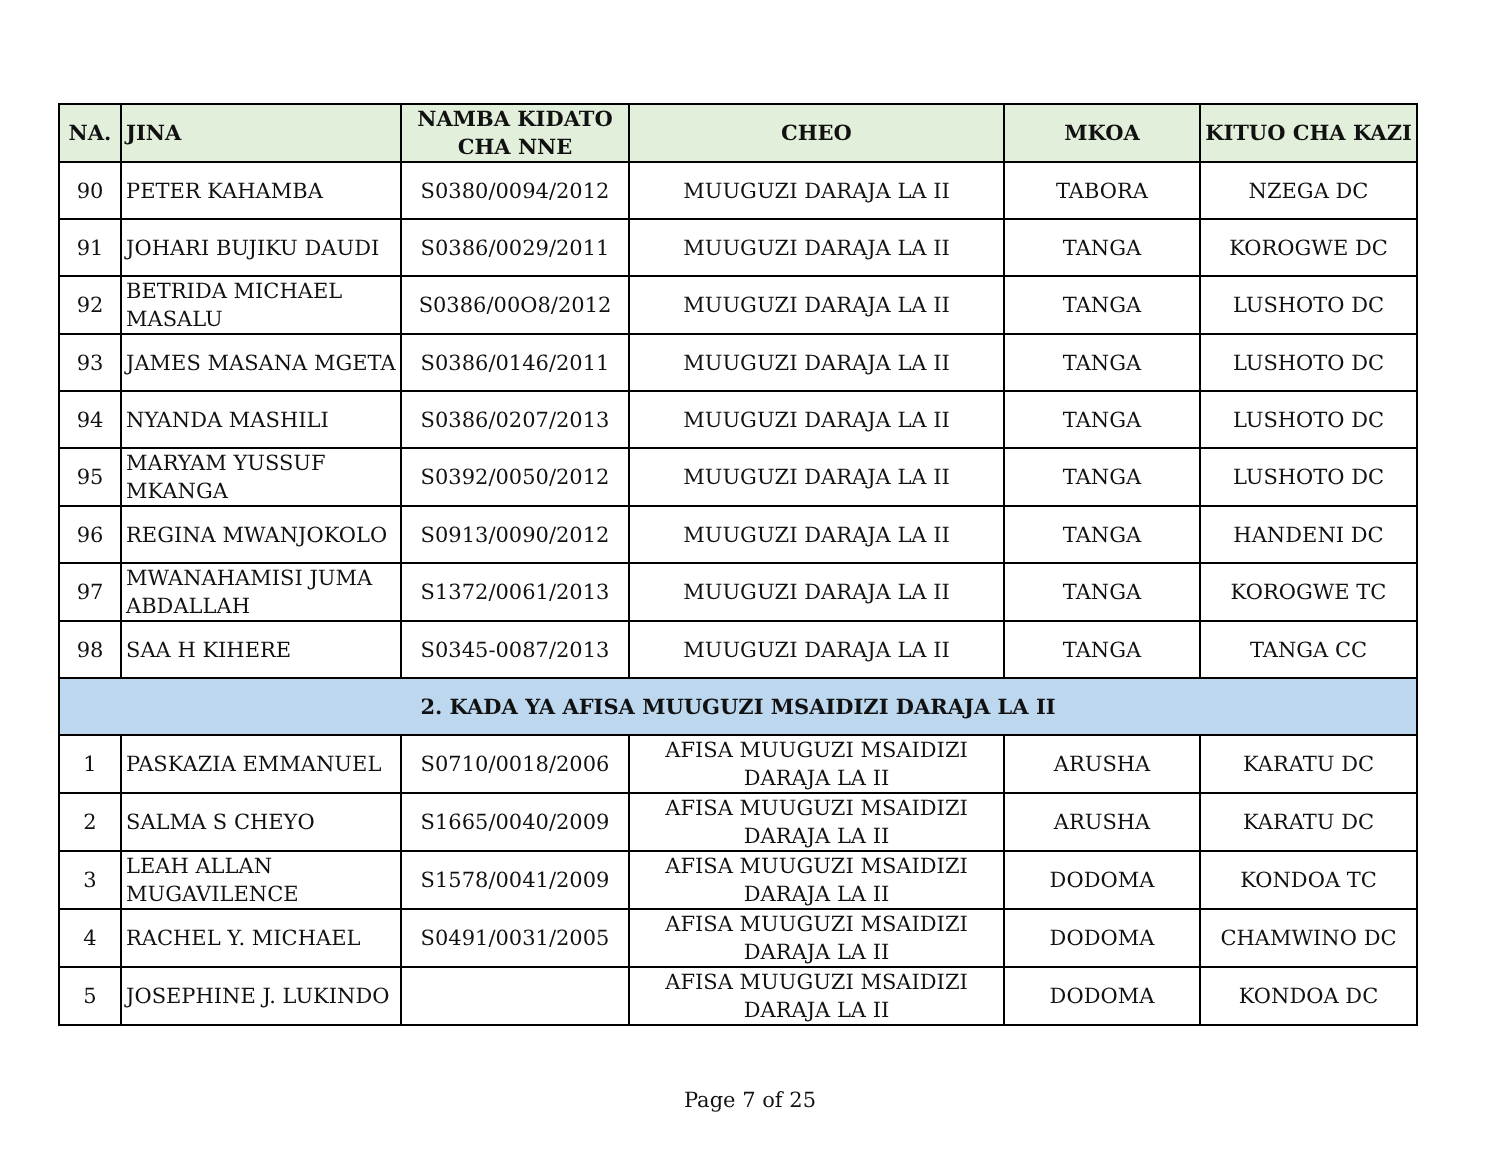| NA. | JINA | NAMBA KIDATO CHA NNE | CHEO | MKOA | KITUO CHA KAZI |
| --- | --- | --- | --- | --- | --- |
| 90 | PETER KAHAMBA | S0380/0094/2012 | MUUGUZI DARAJA LA II | TABORA | NZEGA DC |
| 91 | JOHARI BUJIKU DAUDI | S0386/0029/2011 | MUUGUZI DARAJA LA II | TANGA | KOROGWE DC |
| 92 | BETRIDA MICHAEL MASALU | S0386/00O8/2012 | MUUGUZI DARAJA LA II | TANGA | LUSHOTO DC |
| 93 | JAMES MASANA MGETA | S0386/0146/2011 | MUUGUZI DARAJA LA II | TANGA | LUSHOTO DC |
| 94 | NYANDA MASHILI | S0386/0207/2013 | MUUGUZI DARAJA LA II | TANGA | LUSHOTO DC |
| 95 | MARYAM YUSSUF MKANGA | S0392/0050/2012 | MUUGUZI DARAJA LA II | TANGA | LUSHOTO DC |
| 96 | REGINA MWANJOKOLO | S0913/0090/2012 | MUUGUZI DARAJA LA II | TANGA | HANDENI DC |
| 97 | MWANAHAMISI JUMA ABDALLAH | S1372/0061/2013 | MUUGUZI DARAJA LA II | TANGA | KOROGWE TC |
| 98 | SAA H KIHERE | S0345-0087/2013 | MUUGUZI DARAJA LA II | TANGA | TANGA CC |
| 2. KADA YA AFISA MUUGUZI MSAIDIZI DARAJA LA II | | | | | |
| 1 | PASKAZIA EMMANUEL | S0710/0018/2006 | AFISA MUUGUZI MSAIDIZI DARAJA LA II | ARUSHA | KARATU DC |
| 2 | SALMA S CHEYO | S1665/0040/2009 | AFISA MUUGUZI MSAIDIZI DARAJA LA II | ARUSHA | KARATU DC |
| 3 | LEAH ALLAN MUGAVILENCE | S1578/0041/2009 | AFISA MUUGUZI MSAIDIZI DARAJA LA II | DODOMA | KONDOA TC |
| 4 | RACHEL Y. MICHAEL | S0491/0031/2005 | AFISA MUUGUZI MSAIDIZI DARAJA LA II | DODOMA | CHAMWINO DC |
| 5 | JOSEPHINE J. LUKINDO | | AFISA MUUGUZI MSAIDIZI DARAJA LA II | DODOMA | KONDOA DC |
Page 7 of 25